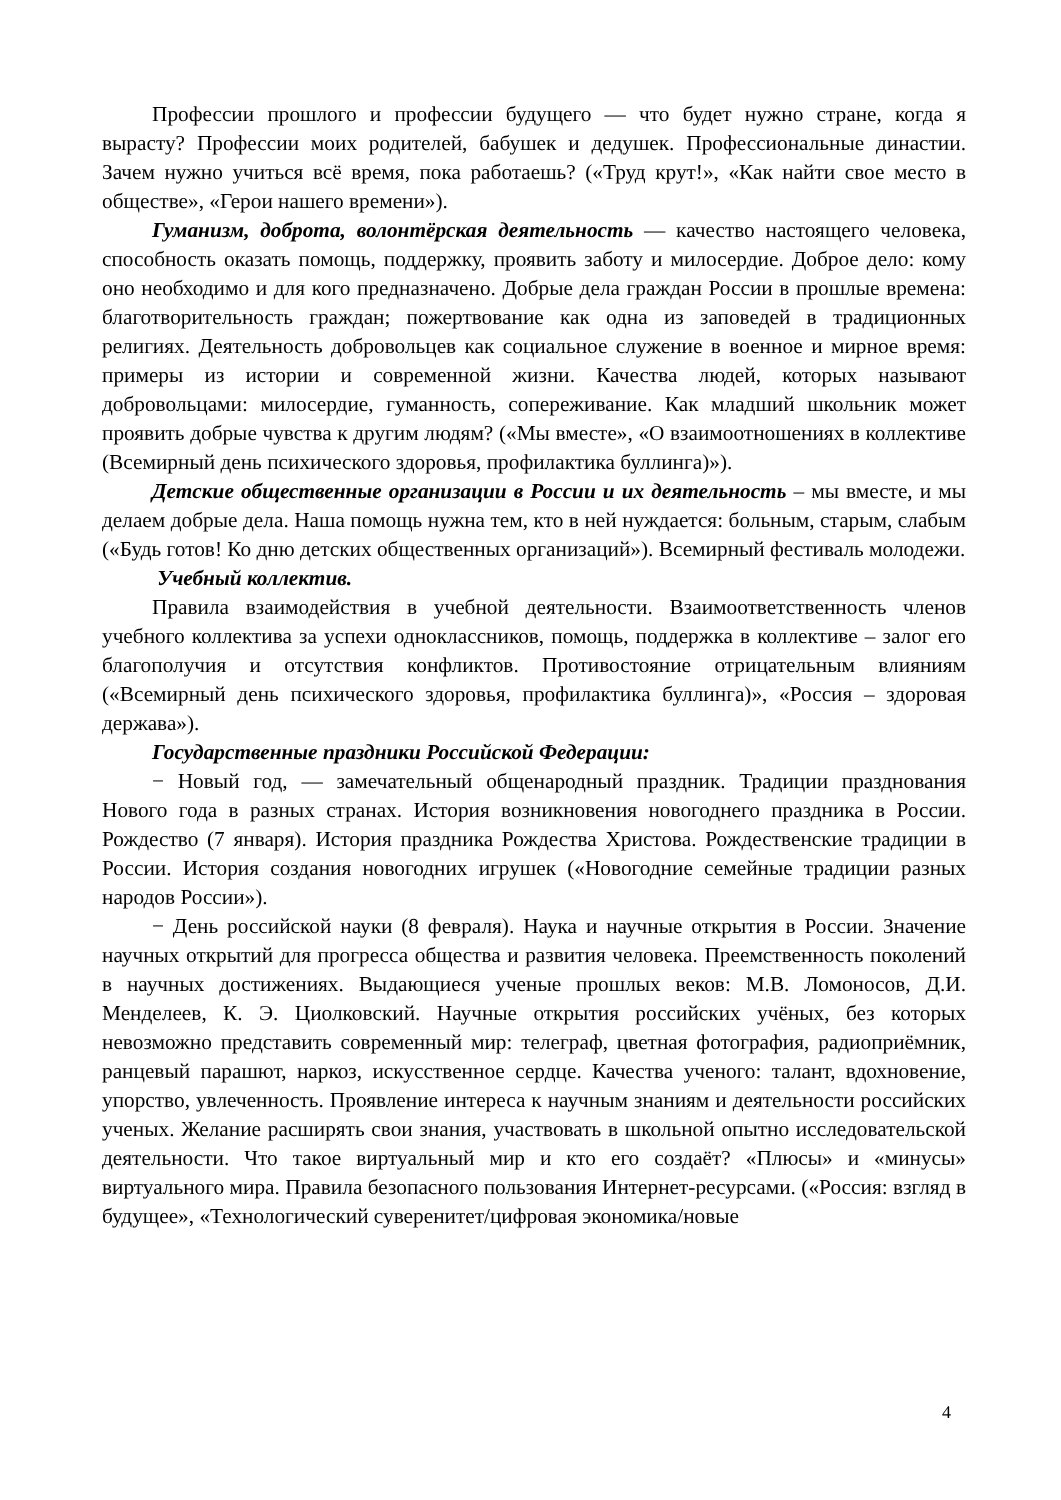Профессии прошлого и профессии будущего — что будет нужно стране, когда я вырасту? Профессии моих родителей, бабушек и дедушек. Профессиональные династии. Зачем нужно учиться всё время, пока работаешь? («Труд крут!», «Как найти свое место в обществе», «Герои нашего времени»).
Гуманизм, доброта, волонтёрская деятельность — качество настоящего человека, способность оказать помощь, поддержку, проявить заботу и милосердие. Доброе дело: кому оно необходимо и для кого предназначено. Добрые дела граждан России в прошлые времена: благотворительность граждан; пожертвование как одна из заповедей в традиционных религиях. Деятельность добровольцев как социальное служение в военное и мирное время: примеры из истории и современной жизни. Качества людей, которых называют добровольцами: милосердие, гуманность, сопереживание. Как младший школьник может проявить добрые чувства к другим людям? («Мы вместе», «О взаимоотношениях в коллективе (Всемирный день психического здоровья, профилактика буллинга)»).
Детские общественные организации в России и их деятельность – мы вместе, и мы делаем добрые дела. Наша помощь нужна тем, кто в ней нуждается: больным, старым, слабым («Будь готов! Ко дню детских общественных организаций»). Всемирный фестиваль молодежи.
Учебный коллектив.
Правила взаимодействия в учебной деятельности. Взаимоответственность членов учебного коллектива за успехи одноклассников, помощь, поддержка в коллективе – залог его благополучия и отсутствия конфликтов. Противостояние отрицательным влияниям («Всемирный день психического здоровья, профилактика буллинга)», «Россия – здоровая держава»).
Государственные праздники Российской Федерации:
− Новый год, — замечательный общенародный праздник. Традиции празднования Нового года в разных странах. История возникновения новогоднего праздника в России. Рождество (7 января). История праздника Рождества Христова. Рождественские традиции в России. История создания новогодних игрушек («Новогодние семейные традиции разных народов России»).
− День российской науки (8 февраля). Наука и научные открытия в России. Значение научных открытий для прогресса общества и развития человека. Преемственность поколений в научных достижениях. Выдающиеся ученые прошлых веков: М.В. Ломоносов, Д.И. Менделеев, К. Э. Циолковский. Научные открытия российских учёных, без которых невозможно представить современный мир: телеграф, цветная фотография, радиоприёмник, ранцевый парашют, наркоз, искусственное сердце. Качества ученого: талант, вдохновение, упорство, увлеченность. Проявление интереса к научным знаниям и деятельности российских ученых. Желание расширять свои знания, участвовать в школьной опытно исследовательской деятельности. Что такое виртуальный мир и кто его создаёт? «Плюсы» и «минусы» виртуального мира. Правила безопасного пользования Интернет-ресурсами. («Россия: взгляд в будущее», «Технологический суверенитет/цифровая экономика/новые
4